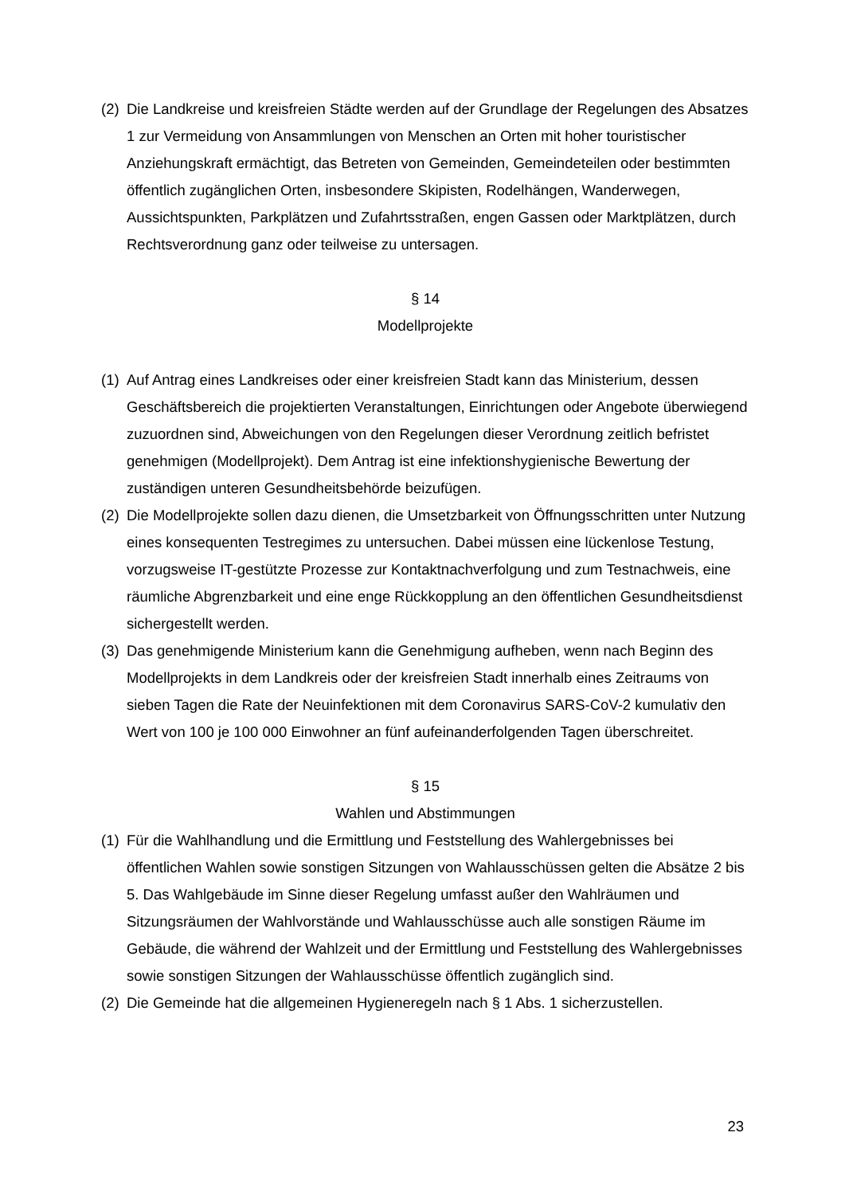(2) Die Landkreise und kreisfreien Städte werden auf der Grundlage der Regelungen des Absatzes 1 zur Vermeidung von Ansammlungen von Menschen an Orten mit hoher touristischer Anziehungskraft ermächtigt, das Betreten von Gemeinden, Gemeindeteilen oder bestimmten öffentlich zugänglichen Orten, insbesondere Skipisten, Rodelhängen, Wanderwegen, Aussichtspunkten, Parkplätzen und Zufahrtsstraßen, engen Gassen oder Marktplätzen, durch Rechtsverordnung ganz oder teilweise zu untersagen.
§ 14
Modellprojekte
(1) Auf Antrag eines Landkreises oder einer kreisfreien Stadt kann das Ministerium, dessen Geschäftsbereich die projektierten Veranstaltungen, Einrichtungen oder Angebote überwiegend zuzuordnen sind, Abweichungen von den Regelungen dieser Verordnung zeitlich befristet genehmigen (Modellprojekt). Dem Antrag ist eine infektionshygienische Bewertung der zuständigen unteren Gesundheitsbehörde beizufügen.
(2) Die Modellprojekte sollen dazu dienen, die Umsetzbarkeit von Öffnungsschritten unter Nutzung eines konsequenten Testregimes zu untersuchen. Dabei müssen eine lückenlose Testung, vorzugsweise IT-gestützte Prozesse zur Kontaktnachverfolgung und zum Testnachweis, eine räumliche Abgrenzbarkeit und eine enge Rückkopplung an den öffentlichen Gesundheitsdienst sichergestellt werden.
(3) Das genehmigende Ministerium kann die Genehmigung aufheben, wenn nach Beginn des Modellprojekts in dem Landkreis oder der kreisfreien Stadt innerhalb eines Zeitraums von sieben Tagen die Rate der Neuinfektionen mit dem Coronavirus SARS-CoV-2 kumulativ den Wert von 100 je 100 000 Einwohner an fünf aufeinanderfolgenden Tagen überschreitet.
§ 15
Wahlen und Abstimmungen
(1) Für die Wahlhandlung und die Ermittlung und Feststellung des Wahlergebnisses bei öffentlichen Wahlen sowie sonstigen Sitzungen von Wahlausschüssen gelten die Absätze 2 bis 5. Das Wahlgebäude im Sinne dieser Regelung umfasst außer den Wahlräumen und Sitzungsräumen der Wahlvorstände und Wahlausschüsse auch alle sonstigen Räume im Gebäude, die während der Wahlzeit und der Ermittlung und Feststellung des Wahlergebnisses sowie sonstigen Sitzungen der Wahlausschüsse öffentlich zugänglich sind.
(2) Die Gemeinde hat die allgemeinen Hygieneregeln nach § 1 Abs. 1 sicherzustellen.
23